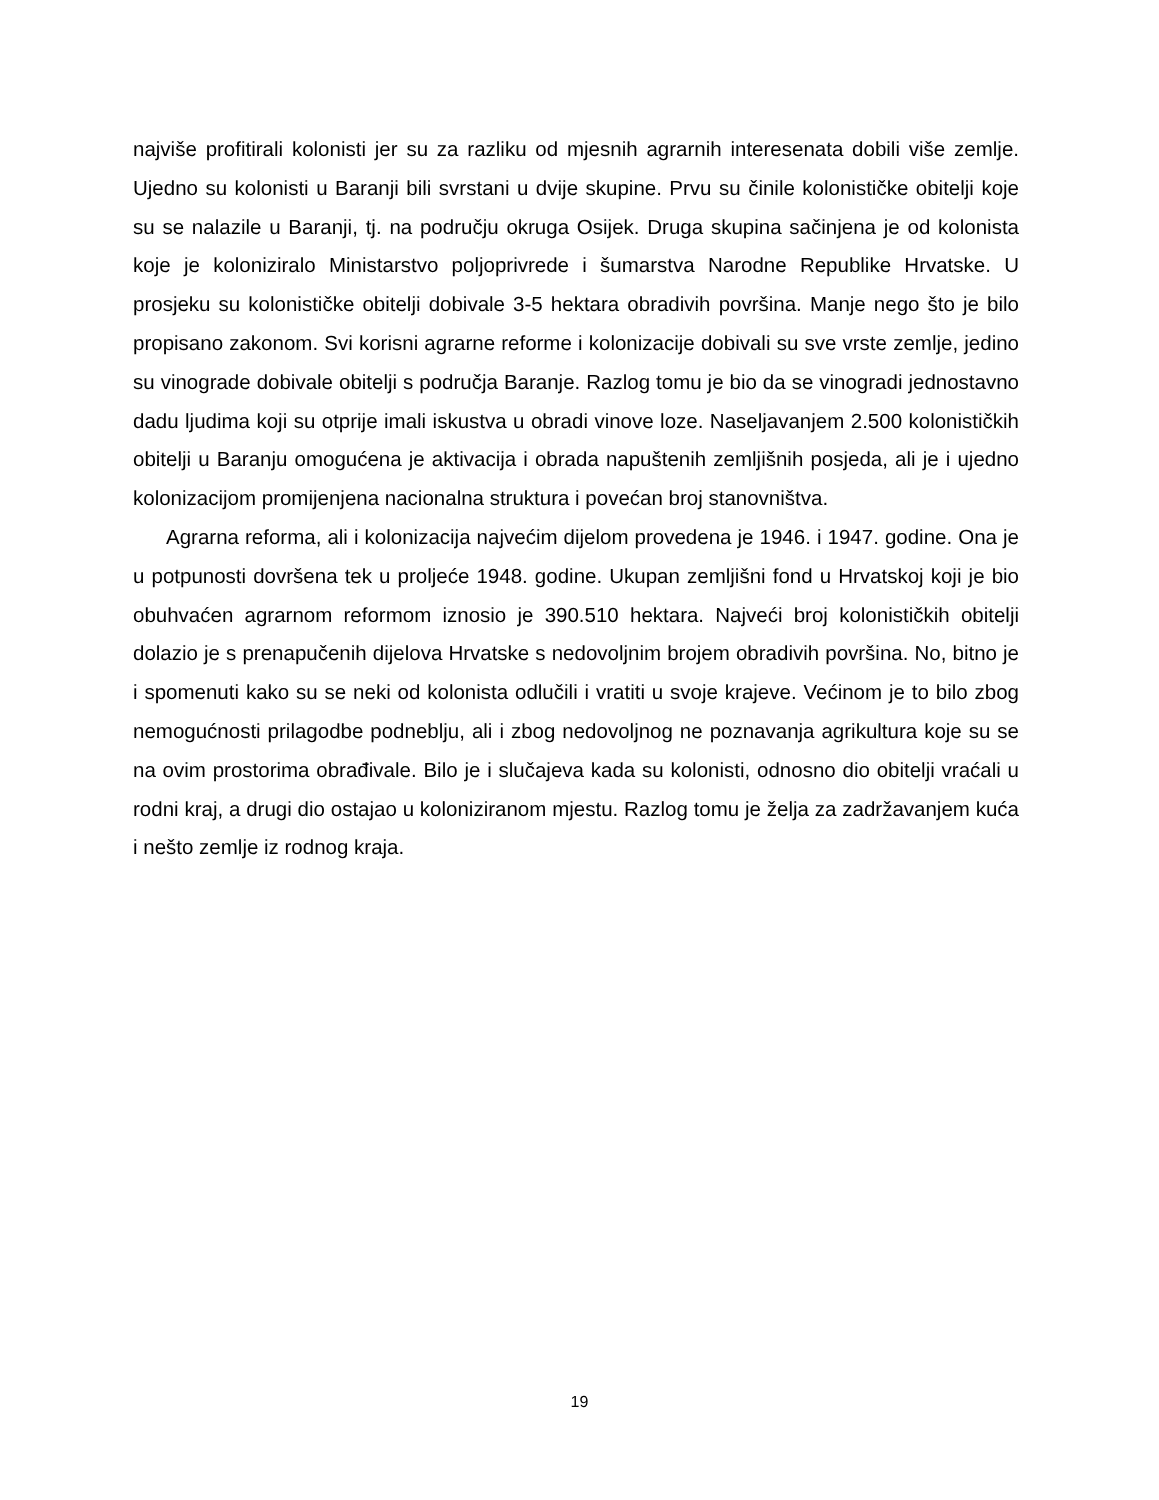najviše profitirali kolonisti jer su za razliku od mjesnih agrarnih interesenata dobili više zemlje. Ujedno su kolonisti u Baranji bili svrstani u dvije skupine. Prvu su činile kolonističke obitelji koje su se nalazile u Baranji, tj. na području okruga Osijek. Druga skupina sačinjena je od kolonista koje je koloniziralo Ministarstvo poljoprivrede i šumarstva Narodne Republike Hrvatske. U prosjeku su kolonističke obitelji dobivale 3-5 hektara obradivih površina. Manje nego što je bilo propisano zakonom. Svi korisni agrarne reforme i kolonizacije dobivali su sve vrste zemlje, jedino su vinograde dobivale obitelji s područja Baranje. Razlog tomu je bio da se vinogradi jednostavno dadu ljudima koji su otprije imali iskustva u obradi vinove loze. Naseljavanjem 2.500 kolonističkih obitelji u Baranju omogućena je aktivacija i obrada napuštenih zemljišnih posjeda, ali je i ujedno kolonizacijom promijenjena nacionalna struktura i povećan broj stanovništva.
Agrarna reforma, ali i kolonizacija najvećim dijelom provedena je 1946. i 1947. godine. Ona je u potpunosti dovršena tek u proljeće 1948. godine. Ukupan zemljišni fond u Hrvatskoj koji je bio obuhvaćen agrarnom reformom iznosio je 390.510 hektara. Najveći broj kolonističkih obitelji dolazio je s prenapučenih dijelova Hrvatske s nedovoljnim brojem obradivih površina. No, bitno je i spomenuti kako su se neki od kolonista odlučili i vratiti u svoje krajeve. Većinom je to bilo zbog nemogućnosti prilagodbe podneblju, ali i zbog nedovoljnog ne poznavanja agrikultura koje su se na ovim prostorima obrađivale. Bilo je i slučajeva kada su kolonisti, odnosno dio obitelji vraćali u rodni kraj, a drugi dio ostajao u koloniziranom mjestu. Razlog tomu je želja za zadržavanjem kuća i nešto zemlje iz rodnog kraja.
19